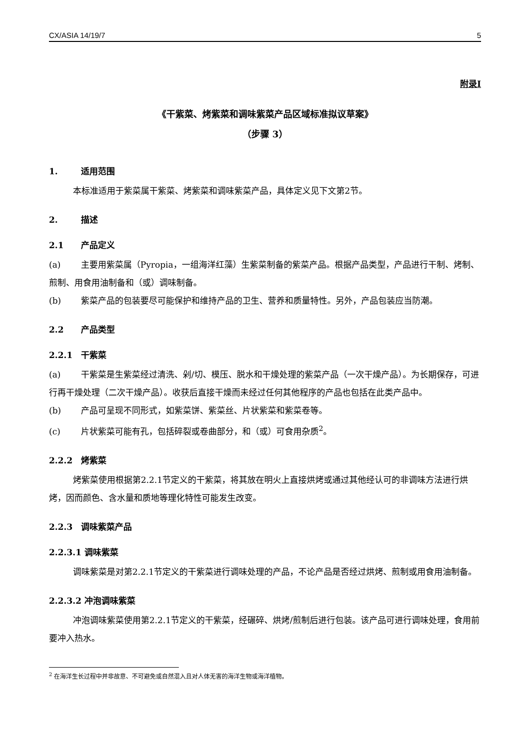CX/ASIA 14/19/7 5
附录I
《干紫菜、烤紫菜和调味紫菜产品区域标准拟议草案》
（步骤 3）
1. 适用范围
本标准适用于紫菜属干紫菜、烤紫菜和调味紫菜产品，具体定义见下文第2节。
2. 描述
2.1 产品定义
(a) 主要用紫菜属（Pyropia，一组海洋红藻）生紫菜制备的紫菜产品。根据产品类型，产品进行干制、烤制、煎制、用食用油制备和（或）调味制备。
(b) 紫菜产品的包装要尽可能保护和维持产品的卫生、营养和质量特性。另外，产品包装应当防潮。
2.2 产品类型
2.2.1 干紫菜
(a) 干紫菜是生紫菜经过清洗、剁/切、模压、脱水和干燥处理的紫菜产品（一次干燥产品）。为长期保存，可进行再干燥处理（二次干燥产品）。收获后直接干燥而未经过任何其他程序的产品也包括在此类产品中。
(b) 产品可呈现不同形式，如紫菜饼、紫菜丝、片状紫菜和紫菜卷等。
(c) 片状紫菜可能有孔，包括碎裂或卷曲部分，和（或）可食用杂质<sup>2</sup>。
2.2.2 烤紫菜
烤紫菜使用根据第2.2.1节定义的干紫菜，将其放在明火上直接烘烤或通过其他经认可的非调味方法进行烘烤，因而颜色、含水量和质地等理化特性可能发生改变。
2.2.3 调味紫菜产品
2.2.3.1 调味紫菜
调味紫菜是对第2.2.1节定义的干紫菜进行调味处理的产品，不论产品是否经过烘烤、煎制或用食用油制备。
2.2.3.2 冲泡调味紫菜
冲泡调味紫菜使用第2.2.1节定义的干紫菜，经碾碎、烘烤/煎制后进行包装。该产品可进行调味处理，食用前要冲入热水。
<sup>2</sup> 在海洋生长过程中并非故意、不可避免或自然混入且对人体无害的海洋生物或海洋植物。